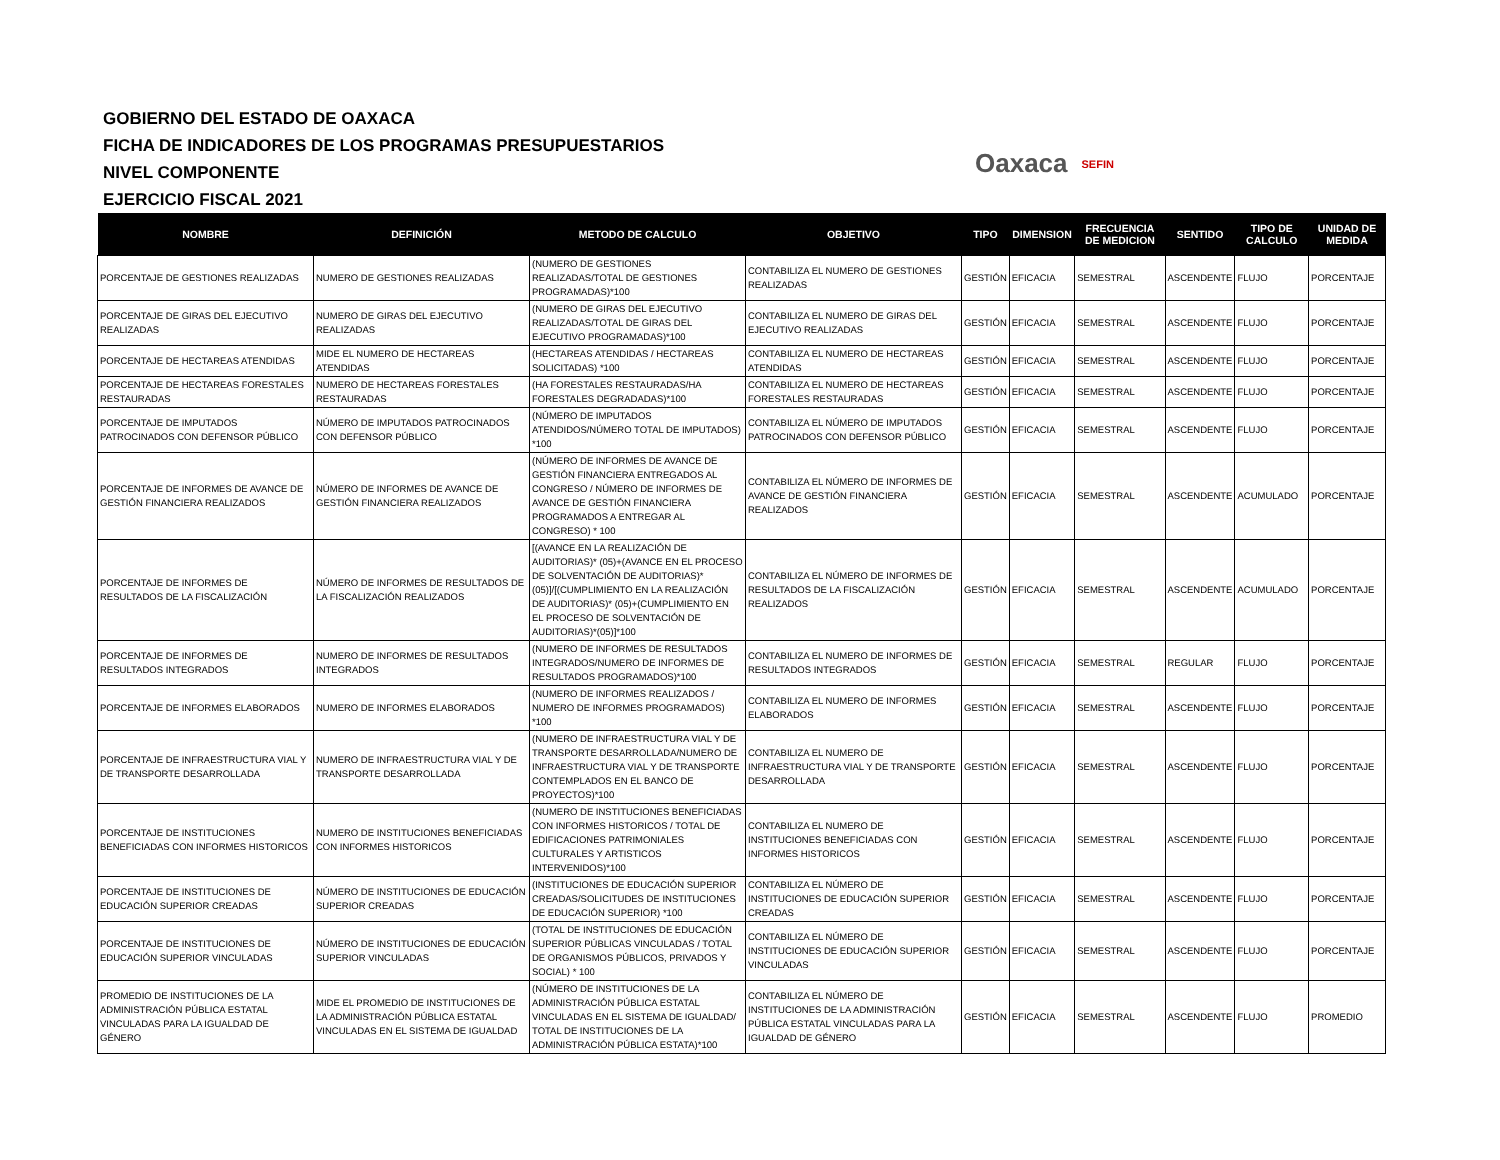GOBIERNO DEL ESTADO DE OAXACA
FICHA DE INDICADORES DE LOS PROGRAMAS PRESUPUESTARIOS
NIVEL COMPONENTE
EJERCICIO FISCAL 2021
Oaxaca SEFIN
| NOMBRE | DEFINICIÓN | METODO DE CALCULO | OBJETIVO | TIPO | DIMENSION | FRECUENCIA DE MEDICION | SENTIDO | TIPO DE CALCULO | UNIDAD DE MEDIDA |
| --- | --- | --- | --- | --- | --- | --- | --- | --- | --- |
| PORCENTAJE DE GESTIONES REALIZADAS | NUMERO DE GESTIONES REALIZADAS | (NUMERO DE GESTIONES REALIZADAS/TOTAL DE GESTIONES PROGRAMADAS)*100 | CONTABILIZA EL NUMERO DE GESTIONES REALIZADAS | GESTIÓN | EFICACIA | SEMESTRAL | ASCENDENTE | FLUJO | PORCENTAJE |
| PORCENTAJE DE GIRAS DEL EJECUTIVO REALIZADAS | NUMERO DE GIRAS DEL EJECUTIVO REALIZADAS | (NUMERO DE GIRAS DEL EJECUTIVO REALIZADAS/TOTAL DE GIRAS DEL EJECUTIVO PROGRAMADAS)*100 | CONTABILIZA EL NUMERO DE GIRAS DEL EJECUTIVO REALIZADAS | GESTIÓN | EFICACIA | SEMESTRAL | ASCENDENTE | FLUJO | PORCENTAJE |
| PORCENTAJE DE HECTAREAS ATENDIDAS | MIDE EL NUMERO DE HECTAREAS ATENDIDAS | (HECTAREAS ATENDIDAS / HECTAREAS SOLICITADAS) *100 | CONTABILIZA EL NUMERO DE HECTAREAS ATENDIDAS | GESTIÓN | EFICACIA | SEMESTRAL | ASCENDENTE | FLUJO | PORCENTAJE |
| PORCENTAJE DE HECTAREAS FORESTALES RESTAURADAS | NUMERO DE HECTAREAS FORESTALES RESTAURADAS | (HA FORESTALES RESTAURADAS/HA FORESTALES DEGRADADAS)*100 | CONTABILIZA EL NUMERO DE HECTAREAS FORESTALES RESTAURADAS | GESTIÓN | EFICACIA | SEMESTRAL | ASCENDENTE | FLUJO | PORCENTAJE |
| PORCENTAJE DE IMPUTADOS PATROCINADOS CON DEFENSOR PÚBLICO | NÚMERO DE IMPUTADOS PATROCINADOS CON DEFENSOR PÚBLICO | (NÚMERO DE IMPUTADOS ATENDIDOS/NÚMERO TOTAL DE IMPUTADOS) *100 | CONTABILIZA EL NÚMERO DE IMPUTADOS PATROCINADOS CON DEFENSOR PÚBLICO | GESTIÓN | EFICACIA | SEMESTRAL | ASCENDENTE | FLUJO | PORCENTAJE |
| PORCENTAJE DE INFORMES DE AVANCE DE GESTIÓN FINANCIERA REALIZADOS | NÚMERO DE INFORMES DE AVANCE DE GESTIÓN FINANCIERA REALIZADOS | (NÚMERO DE INFORMES DE AVANCE DE GESTIÓN FINANCIERA ENTREGADOS AL CONGRESO / NÚMERO DE INFORMES DE AVANCE DE GESTIÓN FINANCIERA PROGRAMADOS A ENTREGAR AL CONGRESO) * 100 | CONTABILIZA EL NÚMERO DE INFORMES DE AVANCE DE GESTIÓN FINANCIERA REALIZADOS | GESTIÓN | EFICACIA | SEMESTRAL | ASCENDENTE | ACUMULADO | PORCENTAJE |
| PORCENTAJE DE INFORMES DE RESULTADOS DE LA FISCALIZACIÓN | NÚMERO DE INFORMES DE RESULTADOS DE LA FISCALIZACIÓN REALIZADOS | [(AVANCE EN LA REALIZACIÓN DE AUDITORIAS)* (05)+(AVANCE EN EL PROCESO DE SOLVENTACIÓN DE AUDITORIAS)*(05)]/[(CUMPLIMIENTO EN LA REALIZACIÓN DE AUDITORIAS)* (05)+(CUMPLIMIENTO EN EL PROCESO DE SOLVENTACIÓN DE AUDITORIAS)*(05)]*100 | CONTABILIZA EL NÚMERO DE INFORMES DE RESULTADOS DE LA FISCALIZACIÓN REALIZADOS | GESTIÓN | EFICACIA | SEMESTRAL | ASCENDENTE | ACUMULADO | PORCENTAJE |
| PORCENTAJE DE INFORMES DE RESULTADOS INTEGRADOS | NUMERO DE INFORMES DE RESULTADOS INTEGRADOS | (NUMERO DE INFORMES DE RESULTADOS INTEGRADOS/NUMERO DE INFORMES DE RESULTADOS PROGRAMADOS)*100 | CONTABILIZA EL NUMERO DE INFORMES DE RESULTADOS INTEGRADOS | GESTIÓN | EFICACIA | SEMESTRAL | REGULAR | FLUJO | PORCENTAJE |
| PORCENTAJE DE INFORMES ELABORADOS | NUMERO DE INFORMES ELABORADOS | (NUMERO DE INFORMES REALIZADOS / NUMERO DE INFORMES PROGRAMADOS) *100 | CONTABILIZA EL NUMERO DE INFORMES ELABORADOS | GESTIÓN | EFICACIA | SEMESTRAL | ASCENDENTE | FLUJO | PORCENTAJE |
| PORCENTAJE DE INFRAESTRUCTURA VIAL Y DE TRANSPORTE DESARROLLADA | NUMERO DE INFRAESTRUCTURA VIAL Y DE TRANSPORTE DESARROLLADA | (NUMERO DE INFRAESTRUCTURA VIAL Y DE TRANSPORTE DESARROLLADA/NUMERO DE INFRAESTRUCTURA VIAL Y DE TRANSPORTE CONTEMPLADOS EN EL BANCO DE PROYECTOS)*100 | CONTABILIZA EL NUMERO DE INFRAESTRUCTURA VIAL Y DE TRANSPORTE DESARROLLADA | GESTIÓN | EFICACIA | SEMESTRAL | ASCENDENTE | FLUJO | PORCENTAJE |
| PORCENTAJE DE INSTITUCIONES BENEFICIADAS CON INFORMES HISTORICOS | NUMERO DE INSTITUCIONES BENEFICIADAS CON INFORMES HISTORICOS | (NUMERO DE INSTITUCIONES BENEFICIADAS CON INFORMES HISTORICOS / TOTAL DE EDIFICACIONES PATRIMONIALES CULTURALES Y ARTISTICOS INTERVENIDOS)*100 | CONTABILIZA EL NUMERO DE INSTITUCIONES BENEFICIADAS CON INFORMES HISTORICOS | GESTIÓN | EFICACIA | SEMESTRAL | ASCENDENTE | FLUJO | PORCENTAJE |
| PORCENTAJE DE INSTITUCIONES DE EDUCACIÓN SUPERIOR CREADAS | NÚMERO DE INSTITUCIONES DE EDUCACIÓN SUPERIOR CREADAS | (INSTITUCIONES DE EDUCACIÓN SUPERIOR CREADAS/SOLICITUDES DE INSTITUCIONES DE EDUCACIÓN SUPERIOR) *100 | CONTABILIZA EL NÚMERO DE INSTITUCIONES DE EDUCACIÓN SUPERIOR CREADAS | GESTIÓN | EFICACIA | SEMESTRAL | ASCENDENTE | FLUJO | PORCENTAJE |
| PORCENTAJE DE INSTITUCIONES DE EDUCACIÓN SUPERIOR VINCULADAS | NÚMERO DE INSTITUCIONES DE EDUCACIÓN SUPERIOR VINCULADAS | (TOTAL DE INSTITUCIONES DE EDUCACIÓN SUPERIOR PÚBLICAS VINCULADAS / TOTAL DE ORGANISMOS PÚBLICOS, PRIVADOS Y SOCIAL) * 100 | CONTABILIZA EL NÚMERO DE INSTITUCIONES DE EDUCACIÓN SUPERIOR VINCULADAS | GESTIÓN | EFICACIA | SEMESTRAL | ASCENDENTE | FLUJO | PORCENTAJE |
| PROMEDIO DE INSTITUCIONES DE LA ADMINISTRACIÓN PÚBLICA ESTATAL VINCULADAS PARA LA IGUALDAD DE GÉNERO | MIDE EL PROMEDIO DE INSTITUCIONES DE LA ADMINISTRACIÓN PÚBLICA ESTATAL VINCULADAS EN EL SISTEMA DE IGUALDAD | (NÚMERO DE INSTITUCIONES DE LA ADMINISTRACIÓN PÚBLICA ESTATAL VINCULADAS EN EL SISTEMA DE IGUALDAD/ TOTAL DE INSTITUCIONES DE LA ADMINISTRACIÓN PÚBLICA ESTATA)*100 | CONTABILIZA EL NÚMERO DE INSTITUCIONES DE LA ADMINISTRACIÓN PÚBLICA ESTATAL VINCULADAS PARA LA IGUALDAD DE GÉNERO | GESTIÓN | EFICACIA | SEMESTRAL | ASCENDENTE | FLUJO | PROMEDIO |